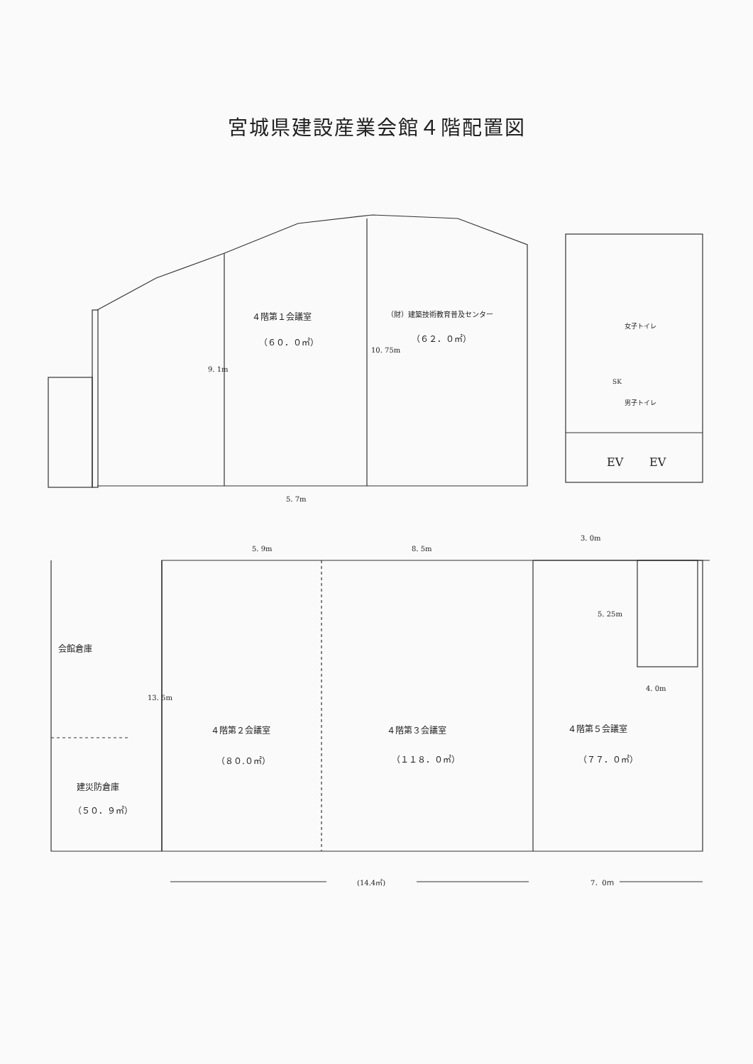宮城県建設産業会館４階配置図
４階第１会議室
（６０．０㎡）
（財）建築技術教育普及センター
（６２．０㎡）
9. 1m
10. 75m
女子トイレ
SK
男子トイレ
EV EV
5. 7m
3. 0m
5. 9m 8. 5m
5. 25m
4. 0m
会館倉庫
13. 5m
４階第２会議室
（８０.０㎡）
４階第３会議室
（１１８．０㎡）
４階第５会議室
（７７．０㎡）
建災防倉庫
（５０．９㎡）
(14.4㎡) 7．0ｍ